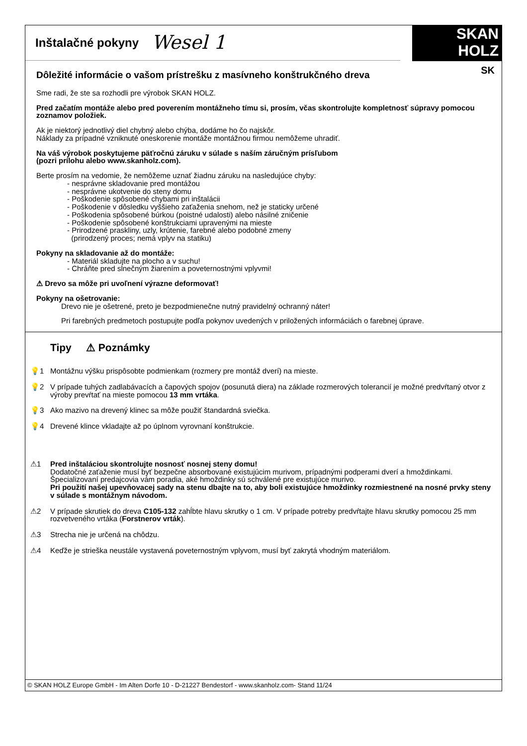Inštalačné pokyny
Wesel 1
SKAN
HOLZ
SK
Dôležité informácie o vašom prístrešku z masívneho konštrukčného dreva
Sme radi, že ste sa rozhodli pre výrobok SKAN HOLZ.
Pred začatím montáže alebo pred poverením montážneho tímu si, prosím, včas skontrolujte kompletnosť súpravy pomocou zoznamov položiek.
Ak je niektorý jednotlivý diel chybný alebo chýba, dodáme ho čo najskôr.
Náklady za prípadné vzniknuté oneskorenie montáže montážnou firmou nemôžeme uhradiť.
Na váš výrobok poskytujeme päťročnú záruku v súlade s naším záručným prísľubom
(pozri prílohu alebo www.skanholz.com).
Berte prosím na vedomie, že nemôžeme uznať žiadnu záruku na nasledujúce chyby:
- nesprávne skladovanie pred montážou
- nesprávne ukotvenie do steny domu
- Poškodenie spôsobené chybami pri inštalácii
- Poškodenie v dôsledku vyššieho zaťaženia snehom, než je staticky určené
- Poškodenia spôsobené búrkou (poistné udalosti) alebo násilné zničenie
- Poškodenie spôsobené konštrukciami upravenými na mieste
- Prirodzené praskliny, uzly, krútenie, farebné alebo podobné zmeny
(prirodzený proces; nemá vplyv na statiku)
Pokyny na skladovanie až do montáže:
- Materiál skladujte na plocho a v suchu!
- Chráňte pred slnečným žiarením a poveternostnými vplyvmi!
⚠ Drevo sa môže pri uvoľnení výrazne deformovať!
Pokyny na ošetrovanie:
Drevo nie je ošetrené, preto je bezpodmienečne nutný pravidelný ochranný náter!
Pri farebných predmetoch postupujte podľa pokynov uvedených v priložených informáciách o farebnej úprave.
Tipy ⚠ Poznámky
💡1 Montážnu výšku prispôsobte podmienkam (rozmery pre montáž dverí) na mieste.
💡2 V prípade tuhých zadlabávacích a čapových spojov (posunutá diera) na základe rozmerových tolerancií je možné predvŕtaný otvor z výroby prevŕtať na mieste pomocou 13 mm vrtáka.
💡3 Ako mazivo na drevený klinec sa môže použiť štandardná sviečka.
💡4 Drevené klince vkladajte až po úplnom vyrovnaní konštrukcie.
⚠1 Pred inštaláciou skontrolujte nosnosť nosnej steny domu!
Dodatočné zaťaženie musí byť bezpečne absorbované existujúcim murivom, prípadnými podperami dverí a hmoždinkami. Špecializovaní predajcovia vám poradia, aké hmoždinky sú schválené pre existujúce murivo.
Pri použití našej upevňovacej sady na stenu dbajte na to, aby boli existujúce hmoždinky rozmiestnené na nosné prvky steny v súlade s montážnym návodom.
⚠2 V prípade skrutiek do dreva C105-132 zahĺbte hlavu skrutky o 1 cm. V prípade potreby predvŕtajte hlavu skrutky pomocou 25 mm rozvetveného vrtáka (Forstnerov vrták).
⚠3 Strecha nie je určená na chôdzu.
⚠4 Keďže je strieška neustále vystavená poveternostným vplyvom, musí byť zakrytá vhodným materiálom.
© SKAN HOLZ Europe GmbH - Im Alten Dorfe 10 - D-21227 Bendestorf - www.skanholz.com- Stand 11/24